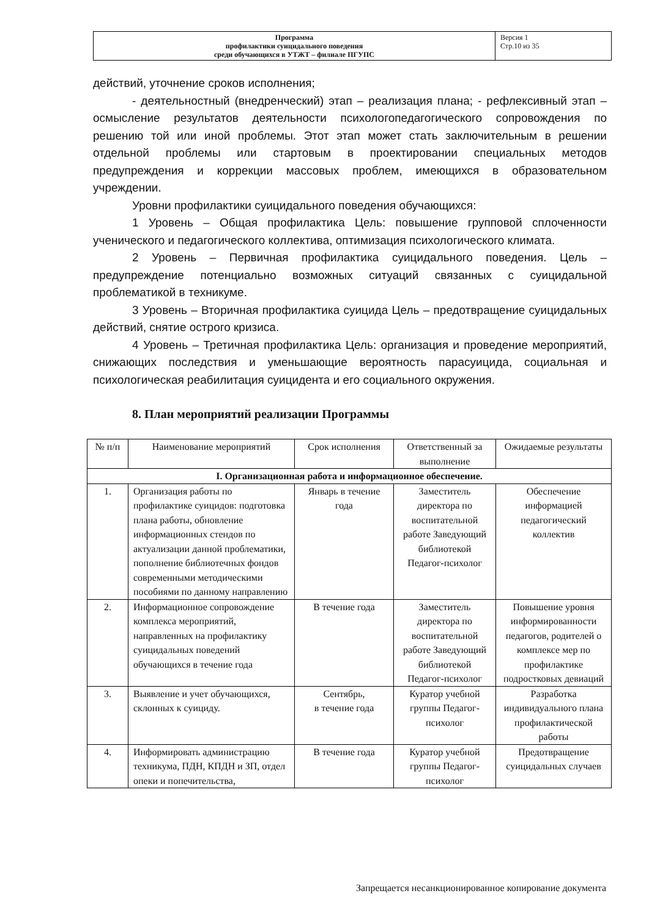| Программа профилактики суицидального поведения среди обучающихся в УТЖТ – филиале ПГУПС | Версия 1 Стр.10 из 35 |
действий, уточнение сроков исполнения;
- деятельностный (внедренческий) этап – реализация плана; - рефлексивный этап – осмысление результатов деятельности психологопедагогического сопровождения по решению той или иной проблемы. Этот этап может стать заключительным в решении отдельной проблемы или стартовым в проектировании специальных методов предупреждения и коррекции массовых проблем, имеющихся в образовательном учреждении.
Уровни профилактики суицидального поведения обучающихся:
1 Уровень – Общая профилактика Цель: повышение групповой сплоченности ученического и педагогического коллектива, оптимизация психологического климата.
2 Уровень – Первичная профилактика суицидального поведения. Цель – предупреждение потенциально возможных ситуаций связанных с суицидальной проблематикой в техникуме.
3 Уровень – Вторичная профилактика суицида Цель – предотвращение суицидальных действий, снятие острого кризиса.
4 Уровень – Третичная профилактика Цель: организация и проведение мероприятий, снижающих последствия и уменьшающие вероятность парасуицида, социальная и психологическая реабилитация суицидента и его социального окружения.
8. План мероприятий реализации Программы
| № п/п | Наименование мероприятий | Срок исполнения | Ответственный за выполнение | Ожидаемые результаты |
| --- | --- | --- | --- | --- |
| I. Организационная работа и информационное обеспечение. | | | | |
| 1. | Организация работы по профилактике суицидов: подготовка плана работы, обновление информационных стендов по актуализации данной проблематики, пополнение библиотечных фондов современными методическими пособиями по данному направлению | Январь в течение года | Заместитель директора по воспитательной работе Заведующий библиотекой Педагог-психолог | Обеспечение информацией педагогический коллектив |
| 2. | Информационное сопровождение комплекса мероприятий, направленных на профилактику суицидальных поведений обучающихся в течение года | В течение года | Заместитель директора по воспитательной работе Заведующий библиотекой Педагог-психолог | Повышение уровня информированности педагогов, родителей о комплексе мер по профилактике подростковых девиаций |
| 3. | Выявление и учет обучающихся, склонных к суициду. | Сентябрь, в течение года | Куратор учебной группы Педагог-психолог | Разработка индивидуального плана профилактической работы |
| 4. | Информировать администрацию техникума, ПДН, КПДН и ЗП, отдел опеки и попечительства, | В течение года | Куратор учебной группы Педагог-психолог | Предотвращение суицидальных случаев |
Запрещается несанкционированное копирование документа